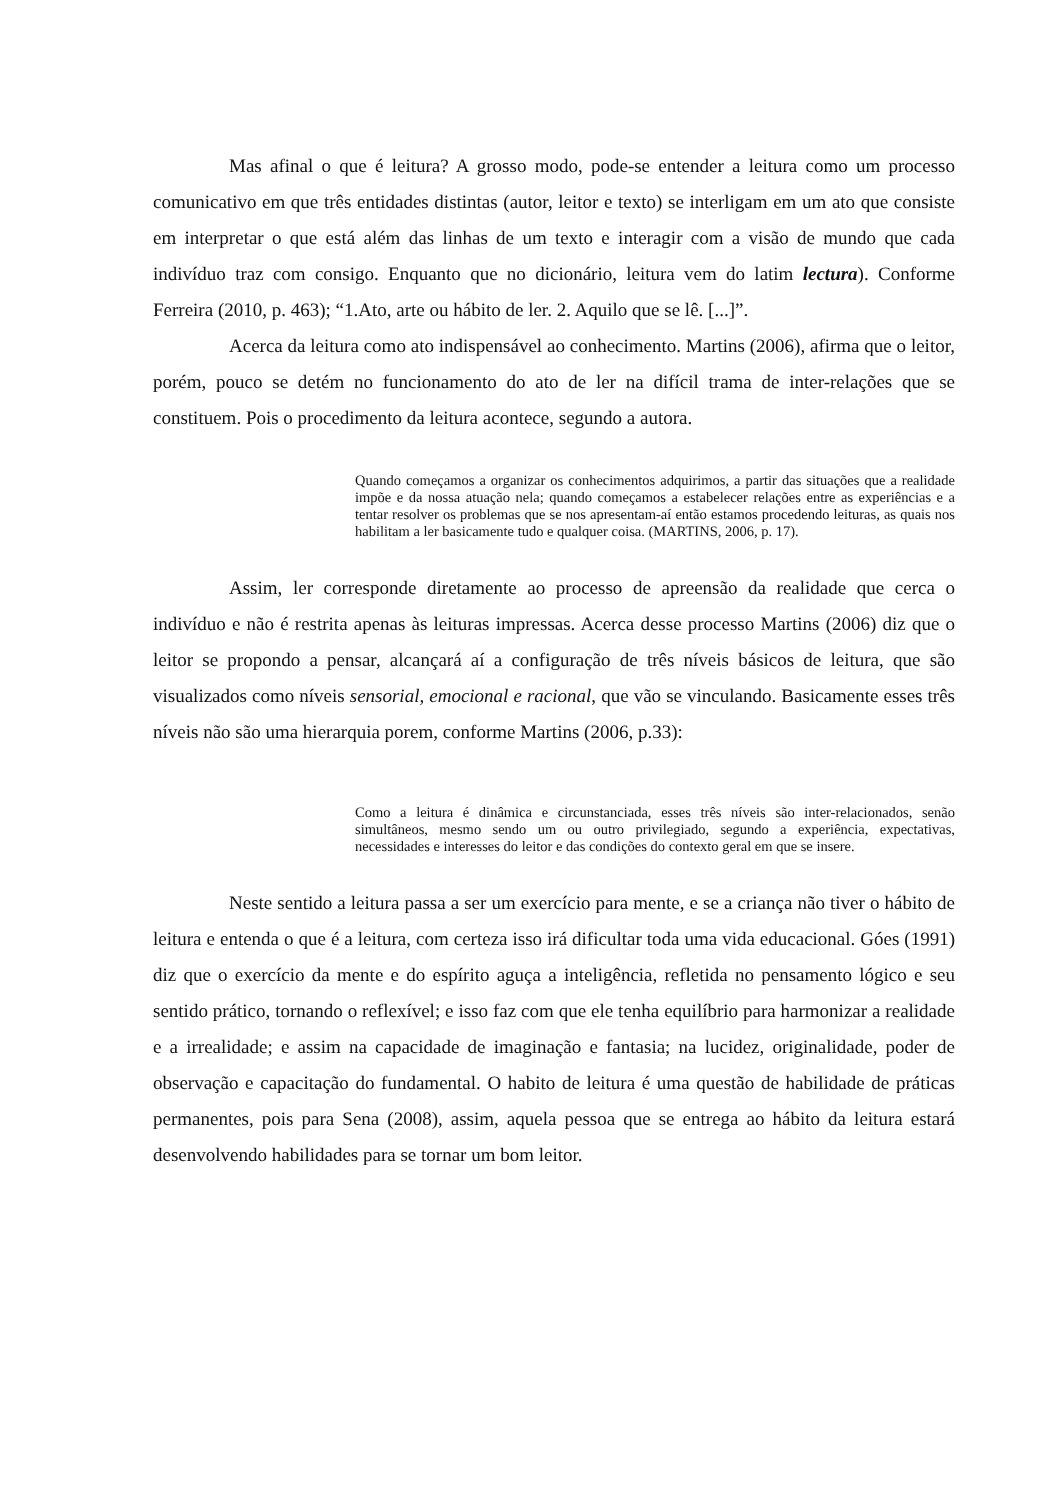Mas afinal o que é leitura? A grosso modo, pode-se entender a leitura como um processo comunicativo em que três entidades distintas (autor, leitor e texto) se interligam em um ato que consiste em interpretar o que está além das linhas de um texto e interagir com a visão de mundo que cada indivíduo traz com consigo. Enquanto que no dicionário, leitura vem do latim lectura). Conforme Ferreira (2010, p. 463); “1.Ato, arte ou hábito de ler. 2. Aquilo que se lê. [...]”.
Acerca da leitura como ato indispensável ao conhecimento. Martins (2006), afirma que o leitor, porém, pouco se detém no funcionamento do ato de ler na difícil trama de inter-relações que se constituem. Pois o procedimento da leitura acontece, segundo a autora.
Quando começamos a organizar os conhecimentos adquirimos, a partir das situações que a realidade impõe e da nossa atuação nela; quando começamos a estabelecer relações entre as experiências e a tentar resolver os problemas que se nos apresentam-aí então estamos procedendo leituras, as quais nos habilitam a ler basicamente tudo e qualquer coisa. (MARTINS, 2006, p. 17).
Assim, ler corresponde diretamente ao processo de apreensão da realidade que cerca o indivíduo e não é restrita apenas às leituras impressas. Acerca desse processo Martins (2006) diz que o leitor se propondo a pensar, alcançará aí a configuração de três níveis básicos de leitura, que são visualizados como níveis sensorial, emocional e racional, que vão se vinculando. Basicamente esses três níveis não são uma hierarquia porem, conforme Martins (2006, p.33):
Como a leitura é dinâmica e circunstanciada, esses três níveis são inter-relacionados, senão simultâneos, mesmo sendo um ou outro privilegiado, segundo a experiência, expectativas, necessidades e interesses do leitor e das condições do contexto geral em que se insere.
Neste sentido a leitura passa a ser um exercício para mente, e se a criança não tiver o hábito de leitura e entenda o que é a leitura, com certeza isso irá dificultar toda uma vida educacional. Góes (1991) diz que o exercício da mente e do espírito aguça a inteligência, refletida no pensamento lógico e seu sentido prático, tornando o reflexível; e isso faz com que ele tenha equilíbrio para harmonizar a realidade e a irrealidade; e assim na capacidade de imaginação e fantasia; na lucidez, originalidade, poder de observação e capacitação do fundamental. O habito de leitura é uma questão de habilidade de práticas permanentes, pois para Sena (2008), assim, aquela pessoa que se entrega ao hábito da leitura estará desenvolvendo habilidades para se tornar um bom leitor.